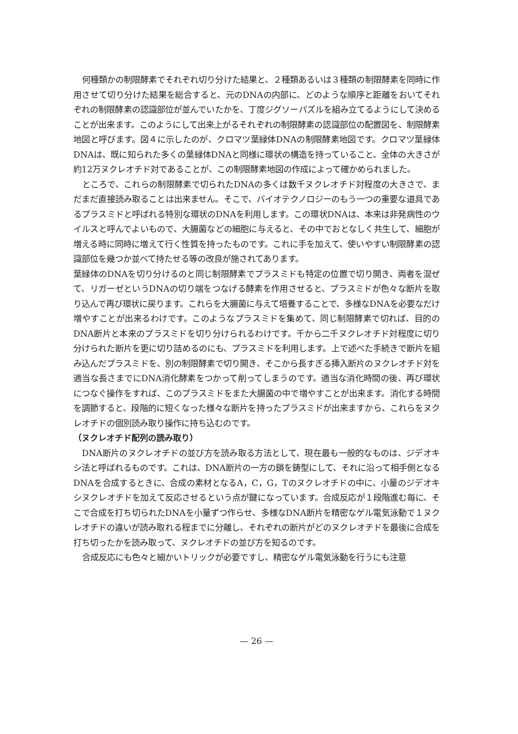何種類かの制限酵素でそれぞれ切り分けた結果と、２種類あるいは３種類の制限酵素を同時に作用させて切り分けた結果を総合すると、元のDNAの内部に、どのような順序と距離をおいてそれぞれの制限酵素の認識部位が並んでいたかを、丁度ジグソーパズルを組み立てるようにして決めることが出来ます。このようにして出来上がるそれぞれの制限酵素の認識部位の配置図を、制限酵素地図と呼びます。図４に示したのが、クロマツ葉緑体DNAの制限酵素地図です。クロマツ葉緑体DNAは、既に知られた多くの葉緑体DNAと同様に環状の構造を持っていること、全体の大きさが約12万ヌクレオチド対であることが、この制限酵素地図の作成によって確かめられました。
ところで、これらの制限酵素で切られたDNAの多くは数千ヌクレオチド対程度の大きさで、まだまだ直接読み取ることは出来ません。そこで、バイオテクノロジーのもう一つの重要な道具であるプラスミドと呼ばれる特別な環状のDNAを利用します。この環状DNAは、本来は非発病性のウイルスと呼んでよいもので、大腸菌などの細胞に与えると、その中でおとなしく共生して、細胞が増える時に同時に増えて行く性質を持ったものです。これに手を加えて、使いやすい制限酵素の認識部位を幾つか並べて持たせる等の改良が施されてあります。
葉緑体のDNAを切り分けるのと同じ制限酵素でプラスミドも特定の位置で切り開き、両者を混ぜて、リガーゼというDNAの切り端をつなげる酵素を作用させると、プラスミドが色々な断片を取り込んで再び環状に戻ります。これらを大腸菌に与えて培養することで、多様なDNAを必要なだけ増やすことが出来るわけです。このようなプラスミドを集めて、同じ制限酵素で切れば、目的のDNA断片と本来のプラスミドを切り分けられるわけです。千から二千ヌクレオチド対程度に切り分けられた断片を更に切り詰めるのにも、プラスミドを利用します。上で述べた手続きで断片を組み込んだプラスミドを、別の制限酵素で切り開き、そこから長すぎる挿入断片のヌクレオチド対を適当な長さまでにDNA消化酵素をつかって削ってしまうのです。適当な消化時間の後、再び環状につなぐ操作をすれば、このプラスミドをまた大腸菌の中で増やすことが出来ます。消化する時間を調節すると、段階的に短くなった様々な断片を持ったプラスミドが出来ますから、これらをヌクレオチドの個別読み取り操作に持ち込むのです。
（ヌクレオチド配列の読み取り）
DNA断片のヌクレオチドの並び方を読み取る方法として、現在最も一般的なものは、ジデオキシ法と呼ばれるものです。これは、DNA断片の一方の鎖を鋳型にして、それに沿って相手側となるDNAを合成するときに、合成の素材となるA，C，G，Tのヌクレオチドの中に、小量のジデオキシヌクレオチドを加えて反応させるという点が鍵になっています。合成反応が１段階進む毎に、そこで合成を打ち切られたDNAを小量ずつ作らせ、多様なDNA断片を精密なゲル電気泳動で１ヌクレオチドの違いが読み取れる程までに分離し、それぞれの断片がどのヌクレオチドを最後に合成を打ち切ったかを読み取って、ヌクレオチドの並び方を知るのです。
合成反応にも色々と細かいトリックが必要ですし、精密なゲル電気泳動を行うにも注意
— 26 —